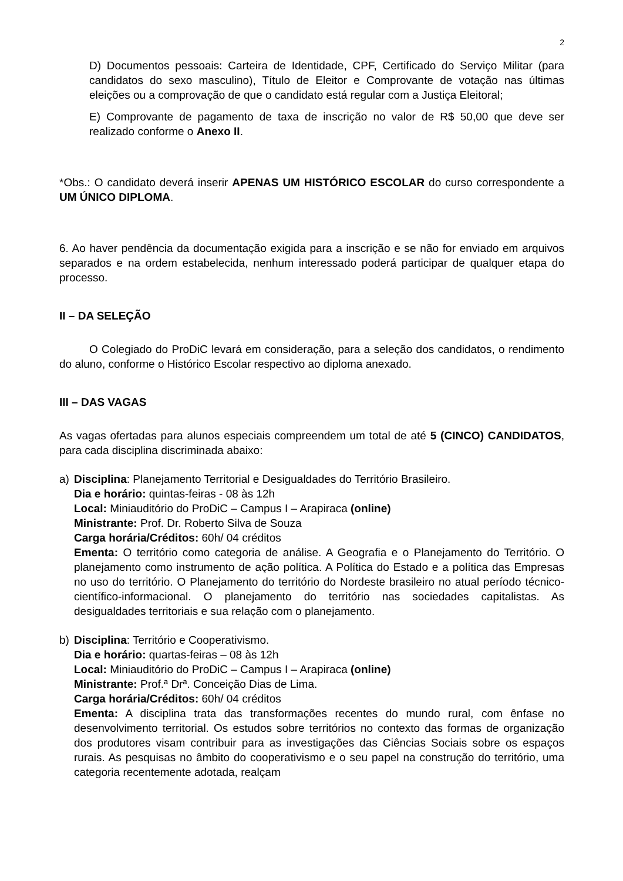2
D) Documentos pessoais: Carteira de Identidade, CPF, Certificado do Serviço Militar (para candidatos do sexo masculino), Título de Eleitor e Comprovante de votação nas últimas eleições ou a comprovação de que o candidato está regular com a Justiça Eleitoral;
E) Comprovante de pagamento de taxa de inscrição no valor de R$ 50,00 que deve ser realizado conforme o Anexo II.
*Obs.: O candidato deverá inserir APENAS UM HISTÓRICO ESCOLAR do curso correspondente a UM ÚNICO DIPLOMA.
6. Ao haver pendência da documentação exigida para a inscrição e se não for enviado em arquivos separados e na ordem estabelecida, nenhum interessado poderá participar de qualquer etapa do processo.
II – DA SELEÇÃO
O Colegiado do ProDiC levará em consideração, para a seleção dos candidatos, o rendimento do aluno, conforme o Histórico Escolar respectivo ao diploma anexado.
III – DAS VAGAS
As vagas ofertadas para alunos especiais compreendem um total de até 5 (CINCO) CANDIDATOS, para cada disciplina discriminada abaixo:
a) Disciplina: Planejamento Territorial e Desigualdades do Território Brasileiro.
Dia e horário: quintas-feiras - 08 às 12h
Local: Miniauditório do ProDiC – Campus I – Arapiraca (online)
Ministrante: Prof. Dr. Roberto Silva de Souza
Carga horária/Créditos: 60h/ 04 créditos
Ementa: O território como categoria de análise. A Geografia e o Planejamento do Território. O planejamento como instrumento de ação política. A Política do Estado e a política das Empresas no uso do território. O Planejamento do território do Nordeste brasileiro no atual período técnico-científico-informacional. O planejamento do território nas sociedades capitalistas. As desigualdades territoriais e sua relação com o planejamento.
b) Disciplina: Território e Cooperativismo.
Dia e horário: quartas-feiras – 08 às 12h
Local: Miniauditório do ProDiC – Campus I – Arapiraca (online)
Ministrante: Prof.ª Drª. Conceição Dias de Lima.
Carga horária/Créditos: 60h/ 04 créditos
Ementa: A disciplina trata das transformações recentes do mundo rural, com ênfase no desenvolvimento territorial. Os estudos sobre territórios no contexto das formas de organização dos produtores visam contribuir para as investigações das Ciências Sociais sobre os espaços rurais. As pesquisas no âmbito do cooperativismo e o seu papel na construção do território, uma categoria recentemente adotada, realçam